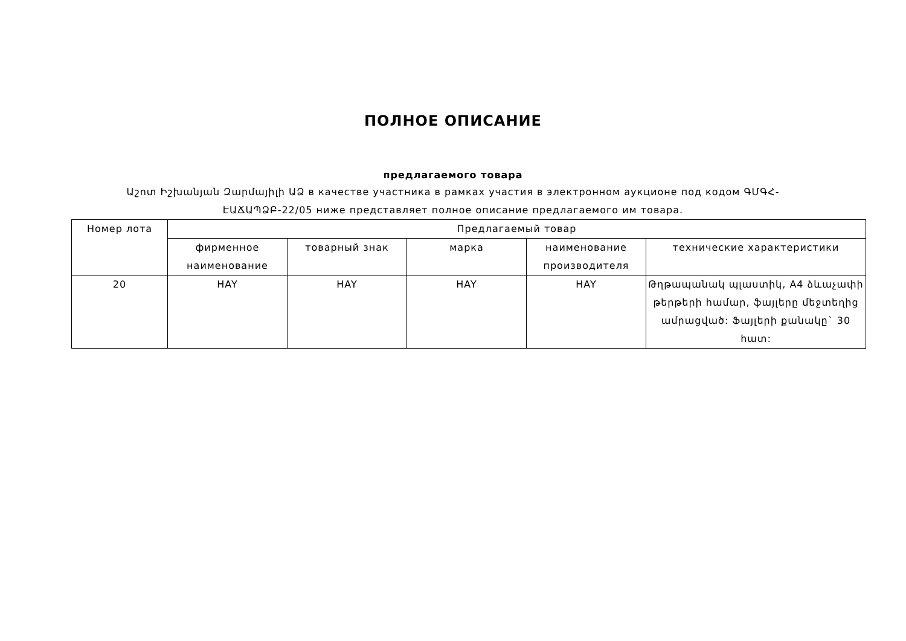ПОЛНОЕ ОПИСАНИЕ
предлагаемого товара
Աշոտ Իշխանյան Զարմայիլի ԱՁ в качестве участника в рамках участия в электронном аукционе под кодом ԳՄԳՀ-ԷԱՃԱՊՁԲ-22/05 ниже представляет полное описание предлагаемого им товара.
| Номер лота | Предлагаемый товар | | | | |
| --- | --- | --- | --- | --- | --- |
| | фирменное наименование | товарный знак | марка | наименование производителя | технические характеристики |
| 20 | HAY | HAY | HAY | HAY | Թղթապանակ պլաստիկ, A4 ձևաչափի թերթերի համար, ֆայլերը մեջտեղից ամրացված: Ֆայլերի քանակը` 30 հատ: |